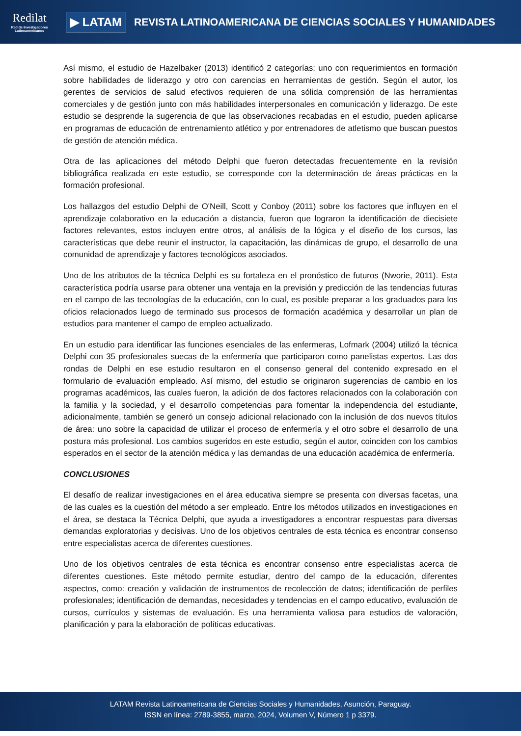Redilat
Red de Investigadores Latinoamericanos
▶ LATAM
REVISTA LATINOAMERICANA DE CIENCIAS SOCIALES Y HUMANIDADES
Así mismo, el estudio de Hazelbaker (2013) identificó 2 categorías: uno con requerimientos en formación sobre habilidades de liderazgo y otro con carencias en herramientas de gestión. Según el autor, los gerentes de servicios de salud efectivos requieren de una sólida comprensión de las herramientas comerciales y de gestión junto con más habilidades interpersonales en comunicación y liderazgo. De este estudio se desprende la sugerencia de que las observaciones recabadas en el estudio, pueden aplicarse en programas de educación de entrenamiento atlético y por entrenadores de atletismo que buscan puestos de gestión de atención médica.
Otra de las aplicaciones del método Delphi que fueron detectadas frecuentemente en la revisión bibliográfica realizada en este estudio, se corresponde con la determinación de áreas prácticas en la formación profesional.
Los hallazgos del estudio Delphi de O'Neill, Scott y Conboy (2011) sobre los factores que influyen en el aprendizaje colaborativo en la educación a distancia, fueron que lograron la identificación de diecisiete factores relevantes, estos incluyen entre otros, al análisis de la lógica y el diseño de los cursos, las características que debe reunir el instructor, la capacitación, las dinámicas de grupo, el desarrollo de una comunidad de aprendizaje y factores tecnológicos asociados.
Uno de los atributos de la técnica Delphi es su fortaleza en el pronóstico de futuros (Nworie, 2011). Esta característica podría usarse para obtener una ventaja en la previsión y predicción de las tendencias futuras en el campo de las tecnologías de la educación, con lo cual, es posible preparar a los graduados para los oficios relacionados luego de terminado sus procesos de formación académica y desarrollar un plan de estudios para mantener el campo de empleo actualizado.
En un estudio para identificar las funciones esenciales de las enfermeras, Lofmark (2004) utilizó la técnica Delphi con 35 profesionales suecas de la enfermería que participaron como panelistas expertos. Las dos rondas de Delphi en ese estudio resultaron en el consenso general del contenido expresado en el formulario de evaluación empleado. Así mismo, del estudio se originaron sugerencias de cambio en los programas académicos, las cuales fueron, la adición de dos factores relacionados con la colaboración con la familia y la sociedad, y el desarrollo competencias para fomentar la independencia del estudiante, adicionalmente, también se generó un consejo adicional relacionado con la inclusión de dos nuevos títulos de área: uno sobre la capacidad de utilizar el proceso de enfermería y el otro sobre el desarrollo de una postura más profesional. Los cambios sugeridos en este estudio, según el autor, coinciden con los cambios esperados en el sector de la atención médica y las demandas de una educación académica de enfermería.
CONCLUSIONES
El desafío de realizar investigaciones en el área educativa siempre se presenta con diversas facetas, una de las cuales es la cuestión del método a ser empleado. Entre los métodos utilizados en investigaciones en el área, se destaca la Técnica Delphi, que ayuda a investigadores a encontrar respuestas para diversas demandas exploratorias y decisivas. Uno de los objetivos centrales de esta técnica es encontrar consenso entre especialistas acerca de diferentes cuestiones.
Uno de los objetivos centrales de esta técnica es encontrar consenso entre especialistas acerca de diferentes cuestiones. Este método permite estudiar, dentro del campo de la educación, diferentes aspectos, como: creación y validación de instrumentos de recolección de datos; identificación de perfiles profesionales; identificación de demandas, necesidades y tendencias en el campo educativo, evaluación de cursos, currículos y sistemas de evaluación. Es una herramienta valiosa para estudios de valoración, planificación y para la elaboración de políticas educativas.
LATAM Revista Latinoamericana de Ciencias Sociales y Humanidades, Asunción, Paraguay.
ISSN en línea: 2789-3855, marzo, 2024, Volumen V, Número 1 p 3379.